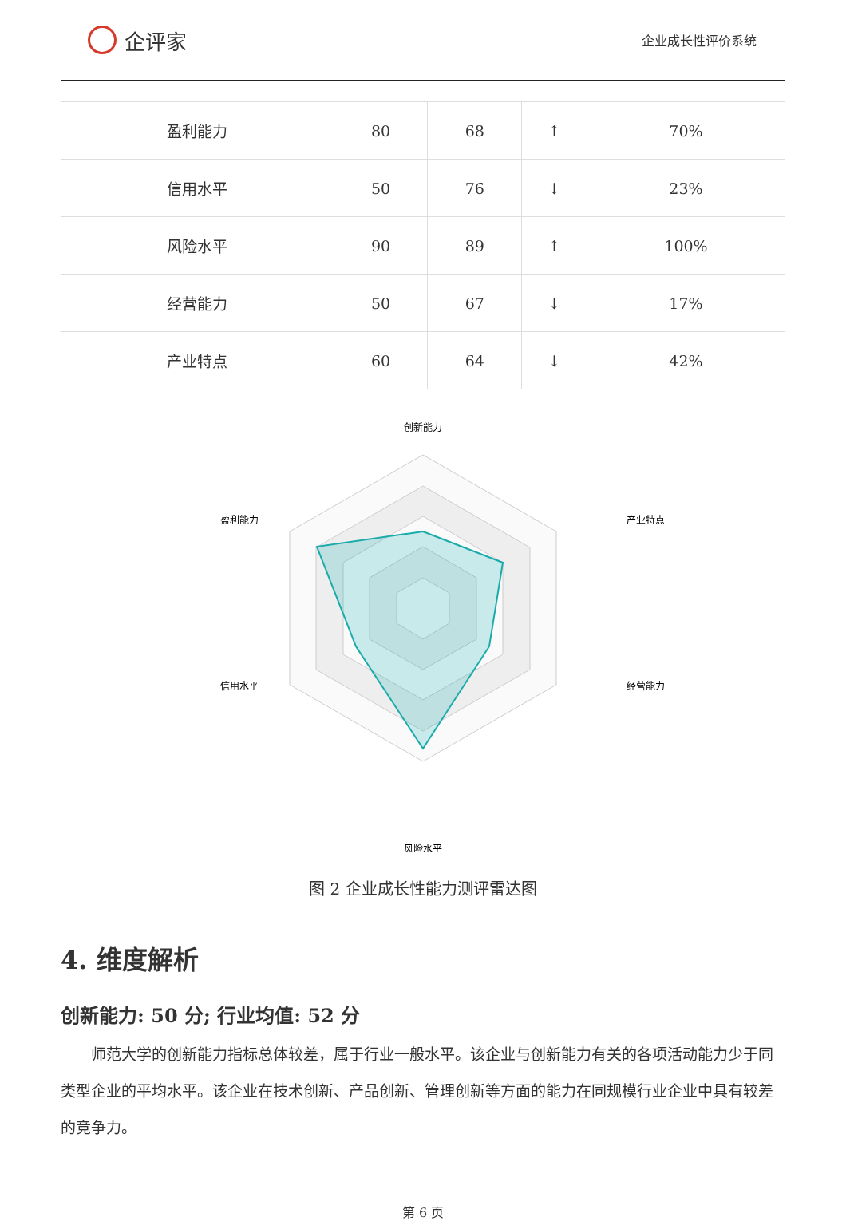企评家
企业成长性评价系统
| 盈利能力 | 80 | 68 | ↑ | 70% |
| 信用水平 | 50 | 76 | ↓ | 23% |
| 风险水平 | 90 | 89 | ↑ | 100% |
| 经营能力 | 50 | 67 | ↓ | 17% |
| 产业特点 | 60 | 64 | ↓ | 42% |
创新能力
产业特点
经营能力
风险水平
信用水平
盈利能力
图 2 企业成长性能力测评雷达图
4. 维度解析
创新能力: 50 分; 行业均值: 52 分
师范大学的创新能力指标总体较差，属于行业一般水平。该企业与创新能力有关的各项活动能力少于同类型企业的平均水平。该企业在技术创新、产品创新、管理创新等方面的能力在同规模行业企业中具有较差的竞争力。
第 6 页